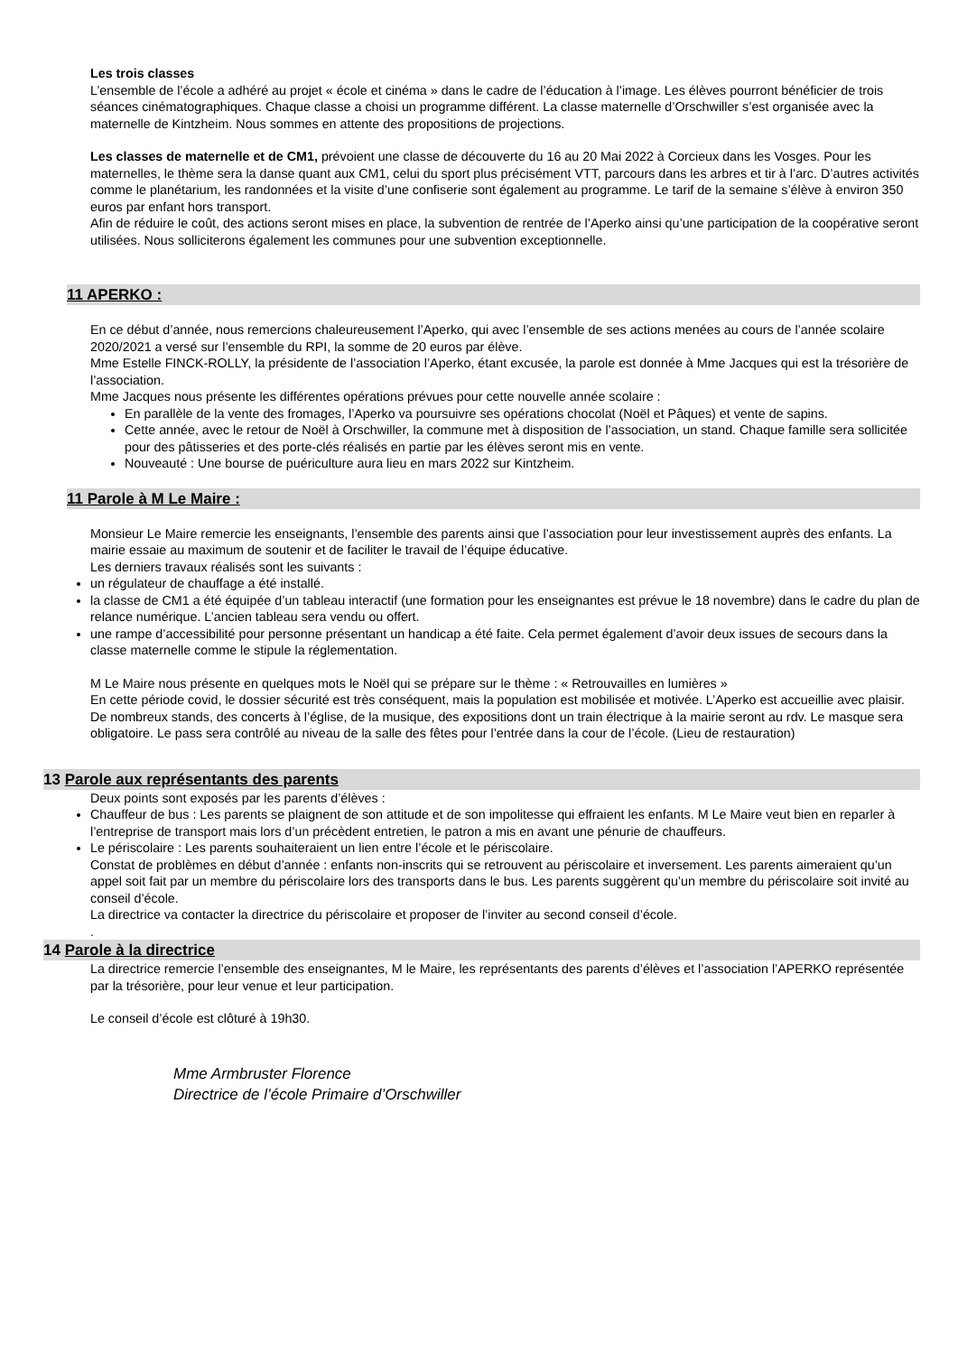Les trois classes
L’ensemble de l’école a adhéré au projet « école et cinéma » dans le cadre de l’éducation à l’image. Les élèves pourront bénéficier de trois séances cinématographiques. Chaque classe a choisi un programme différent. La classe maternelle d’Orschwiller s’est organisée avec la maternelle de Kintzheim. Nous sommes en attente des propositions de projections.
Les classes de maternelle et de CM1, prévoient une classe de découverte du 16 au 20 Mai 2022 à Corcieux dans les Vosges. Pour les maternelles, le thème sera la danse quant aux CM1, celui du sport plus précisément VTT, parcours dans les arbres et tir à l’arc. D’autres activités comme le planétarium, les randonnées et la visite d’une confiserie sont également au programme. Le tarif de la semaine s’élève à environ 350 euros par enfant hors transport.
Afin de réduire le coût, des actions seront mises en place, la subvention de rentrée de l’Aperko ainsi qu’une participation de la coopérative seront utilisées. Nous solliciterons également les communes pour une subvention exceptionnelle.
11 APERKO :
En ce début d’année, nous remercions chaleureusement l’Aperko, qui avec l’ensemble de ses actions menées au cours de l’année scolaire 2020/2021 a versé sur l’ensemble du RPI, la somme de 20 euros par élève.
Mme Estelle FINCK-ROLLY, la présidente de l’association l’Aperko, étant excusée, la parole est donnée à Mme Jacques qui est la trésorière de l’association.
Mme Jacques nous présente les différentes opérations prévues pour cette nouvelle année scolaire :
En parallèle de la vente des fromages, l’Aperko va poursuivre ses opérations chocolat (Noël et Pâques) et vente de sapins.
Cette année, avec le retour de Noël à Orschwiller, la commune met à disposition de l’association, un stand. Chaque famille sera sollicitée pour des pâtisseries et des porte-clés réalisés en partie par les élèves seront mis en vente.
Nouveauté : Une bourse de puériculture aura lieu en mars 2022 sur Kintzheim.
11 Parole à M Le Maire :
Monsieur Le Maire remercie les enseignants, l’ensemble des parents ainsi que l’association pour leur investissement auprès des enfants. La mairie essaie au maximum de soutenir et de faciliter le travail de l’équipe éducative.
Les derniers travaux réalisés sont les suivants :
un régulateur de chauffage a été installé.
la classe de CM1 a été équipée d’un tableau interactif (une formation pour les enseignantes est prévue le 18 novembre) dans le cadre du plan de relance numérique. L’ancien tableau sera vendu ou offert.
une rampe d’accessibilité pour personne présentant un handicap a été faite. Cela permet également d’avoir deux issues de secours dans la classe maternelle comme le stipule la réglementation.
M Le Maire nous présente en quelques mots le Noël qui se prépare sur le thème : « Retrouvailles en lumières »
En cette période covid, le dossier sécurité est très conséquent, mais la population est mobilisée et motivée. L’Aperko est accueillie avec plaisir. De nombreux stands, des concerts à l’église, de la musique, des expositions dont un train électrique à la mairie seront au rdv. Le masque sera obligatoire. Le pass sera contrôlé au niveau de la salle des fêtes pour l’entrée dans la cour de l’école. (Lieu de restauration)
13 Parole aux représentants des parents
Deux points sont exposés par les parents d’élèves :
Chauffeur de bus : Les parents se plaignent de son attitude et de son impolitesse qui effraient les enfants. M Le Maire veut bien en reparler à l’entreprise de transport mais lors d’un précèdent entretien, le patron a mis en avant une pénurie de chauffeurs.
Le périscolaire : Les parents souhaiteraient un lien entre l’école et le périscolaire.
Constat de problèmes en début d’année : enfants non-inscrits qui se retrouvent au périscolaire et inversement. Les parents aimeraient qu’un appel soit fait par un membre du périscolaire lors des transports dans le bus. Les parents suggèrent qu’un membre du périscolaire soit invité au conseil d’école.
La directrice va contacter la directrice du périscolaire et proposer de l’inviter au second conseil d’école.
.
14 Parole à la directrice
La directrice remercie l’ensemble des enseignantes, M le Maire, les représentants des parents d’élèves et l’association l’APERKO représentée par la trésorière, pour leur venue et leur participation.
Le conseil d’école est clôturé à 19h30.
Mme Armbruster Florence
Directrice de l’école Primaire d’Orschwiller